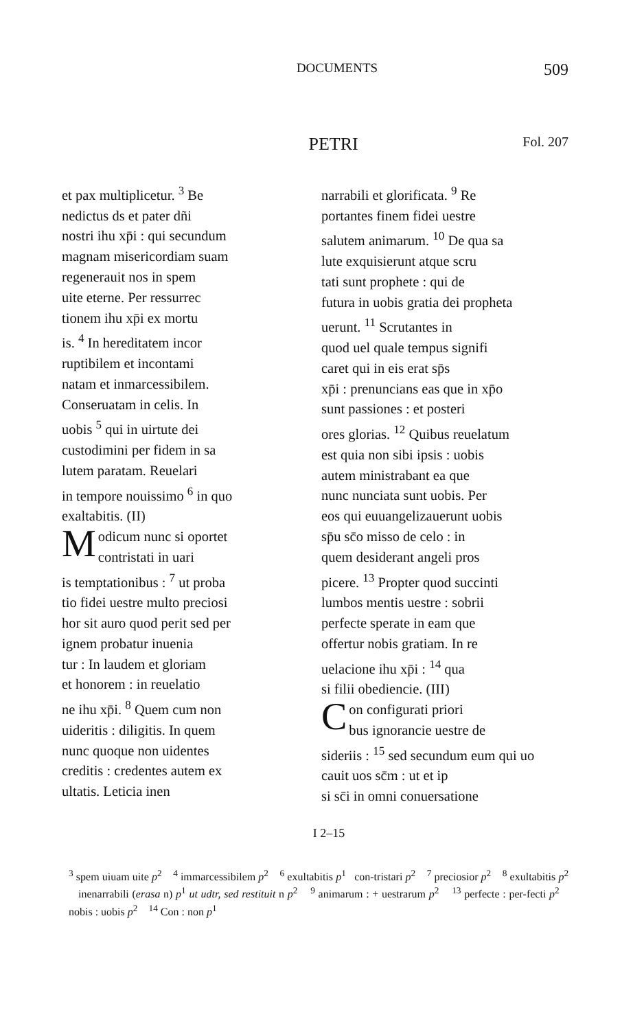DOCUMENTS 509
PETRI Fol. 207
et pax multiplicetur. <sup>3</sup> Be
nedictus ds et pater dñi
nostri ihu xp̄i : qui secundum
magnam misericordiam suam
regenerauit nos in spem
uite eterne. Per ressurrec
tionem ihu xp̄i ex mortu
is. <sup>4</sup> In hereditatem incor
ruptibilem et incontami
natam et inmarcessibilem.
Conseruatam in celis. In
uobis <sup>5</sup> qui in uirtute dei
custodimini per fidem in sa
lutem paratam. Reuelari
in tempore nouissimo <sup>6</sup> in quo
exaltabitis. (II)
Modicum nunc si oportet
contristati in uari
is temptationibus : <sup>7</sup> ut proba
tio fidei uestre multo preciosi
hor sit auro quod perit sed per
ignem probatur inuenia
tur : In laudem et gloriam
et honorem : in reuelatio
ne ihu xp̄i. <sup>8</sup> Quem cum non
uideritis : diligitis. In quem
nunc quoque non uidentes
creditis : credentes autem ex
ultatis. Leticia inen
narrabili et glorificata. <sup>9</sup> Re
portantes finem fidei uestre
salutem animarum. <sup>10</sup> De qua sa
lute exquisierunt atque scru
tati sunt prophete : qui de
futura in uobis gratia dei propheta
uerunt. <sup>11</sup> Scrutantes in
quod uel quale tempus signifi
caret qui in eis erat sp̄s
xp̄i : prenuncians eas que in xp̄o
sunt passiones : et posteri
ores glorias. <sup>12</sup> Quibus reuelatum
est quia non sibi ipsis : uobis
autem ministrabant ea que
nunc nunciata sunt uobis. Per
eos qui euuangelizauerunt uobis
sp̄u sc̄o misso de celo : in
quem desiderant angeli pros
picere. <sup>13</sup> Propter quod succinti
lumbos mentis uestre : sobrii
perfecte sperate in eam que
offertur nobis gratiam. In re
uelacione ihu xp̄i : <sup>14</sup> qua
si filii obediencie. (III)
Con configurati priori
bus ignorancie uestre de
sideriis : <sup>15</sup> sed secundum eum qui uo
cauit uos sc̄m : ut et ip
si sc̄i in omni conuersatione
I 2–15
<sup>3</sup> spem uiuam uite p<sup>2</sup> <sup>4</sup> immarcessibilem p<sup>2</sup> <sup>6</sup> exultabitis p<sup>1</sup> con-tristari p<sup>2</sup> <sup>7</sup> preciosior p<sup>2</sup> <sup>8</sup> exultabitis p<sup>2</sup> inenarrabili (erasa n) p<sup>1</sup> ut udtr, sed restituit n p<sup>2</sup> <sup>9</sup> animarum : + uestrarum p<sup>2</sup> <sup>13</sup> perfecte : per-fecti p<sup>2</sup> nobis : uobis p<sup>2</sup> <sup>14</sup> Con : non p<sup>1</sup>